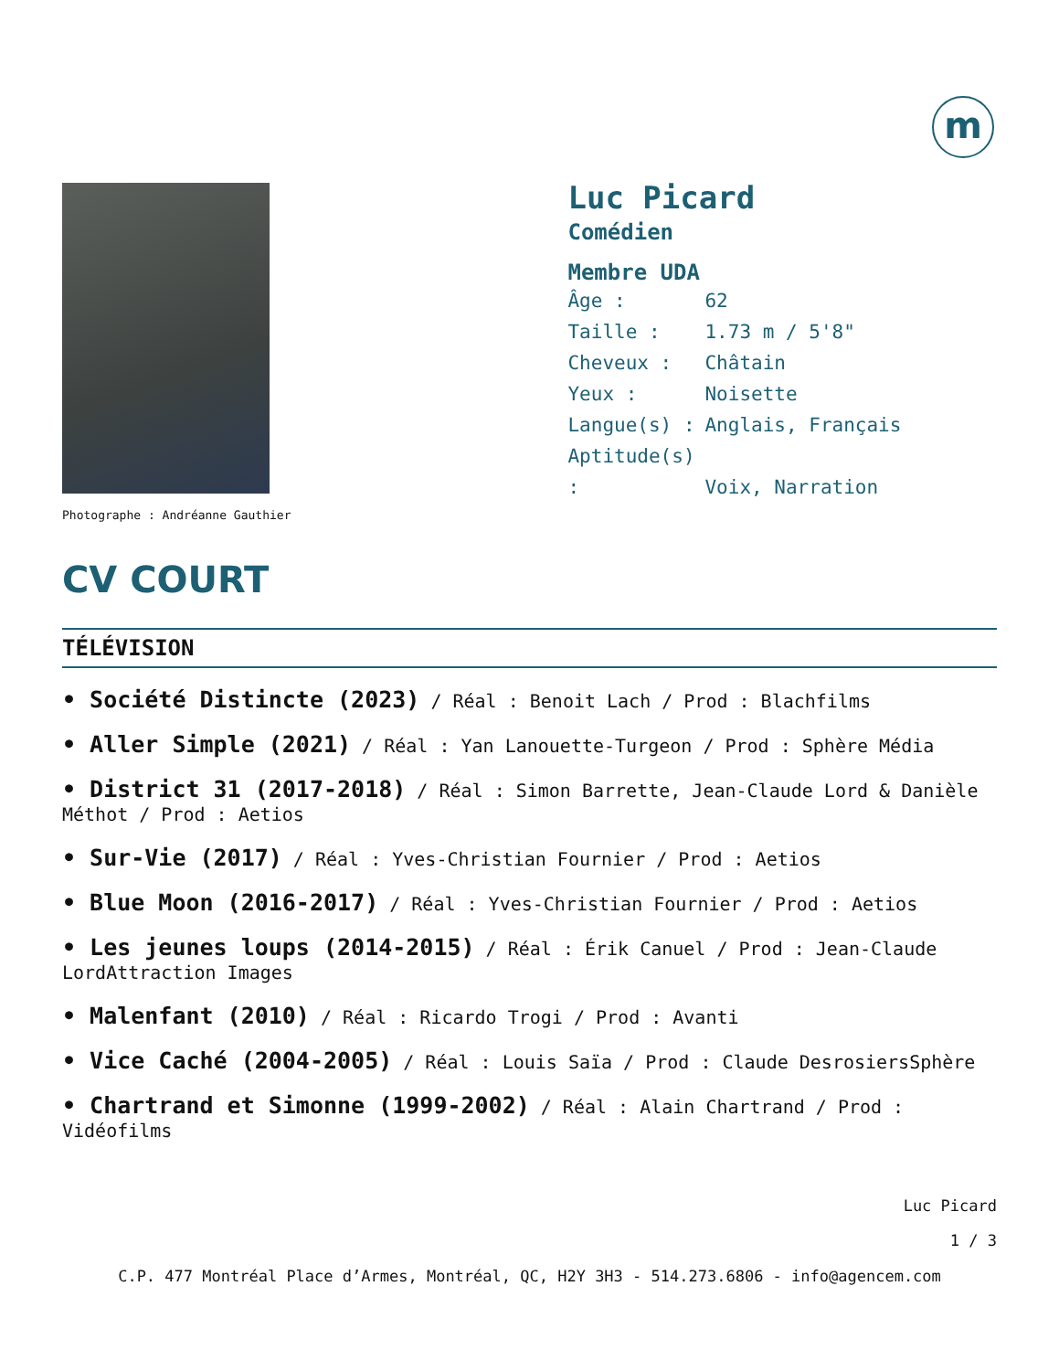m
Photographe : Andréanne Gauthier
Luc Picard
Comédien
Membre UDA
Âge : 62
Taille : 1.73 m / 5'8"
Cheveux : Châtain
Yeux : Noisette
Langue(s) : Anglais, Français
Aptitude(s) : Voix, Narration
CV COURT
TÉLÉVISION
• Société Distincte (2023) / Réal : Benoit Lach / Prod : Blachfilms
• Aller Simple (2021) / Réal : Yan Lanouette-Turgeon / Prod : Sphère Média
• District 31 (2017-2018) / Réal : Simon Barrette, Jean-Claude Lord & Danièle Méthot / Prod : Aetios
• Sur-Vie (2017) / Réal : Yves-Christian Fournier / Prod : Aetios
• Blue Moon (2016-2017) / Réal : Yves-Christian Fournier / Prod : Aetios
• Les jeunes loups (2014-2015) / Réal : Érik Canuel / Prod : Jean-Claude LordAttraction Images
• Malenfant (2010) / Réal : Ricardo Trogi / Prod : Avanti
• Vice Caché (2004-2005) / Réal : Louis Saïa / Prod : Claude DesrosiersSphère
• Chartrand et Simonne (1999-2002) / Réal : Alain Chartrand / Prod : Vidéofilms
Luc Picard
1 / 3
C.P. 477 Montréal Place d’Armes, Montréal, QC, H2Y 3H3 - 514.273.6806 - info@agencem.com